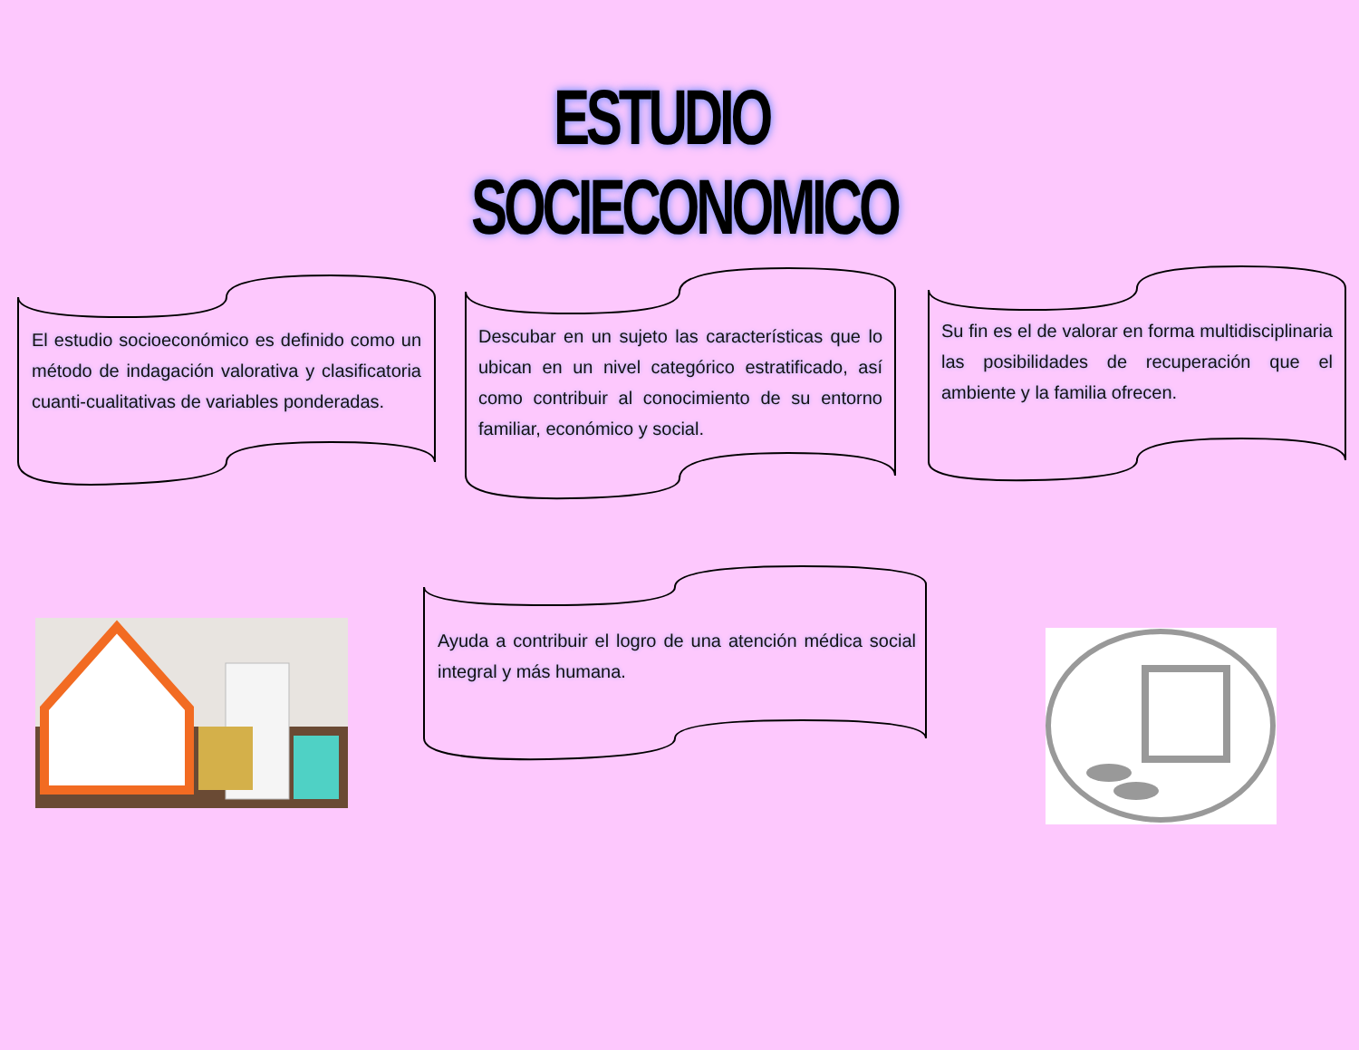ESTUDIO SOCIECONOMICO
El estudio socioeconómico es definido como un método de indagación valorativa y clasificatoria cuanti-cualitativas de variables ponderadas.
Descubar en un sujeto las características que lo ubican en un nivel categórico estratificado, así como contribuir al conocimiento de su entorno familiar, económico y social.
Su fin es el de valorar en forma multidisciplinaria las posibilidades de recuperación que el ambiente y la familia ofrecen.
Ayuda a contribuir el logro de una atención médica social integral y más humana.